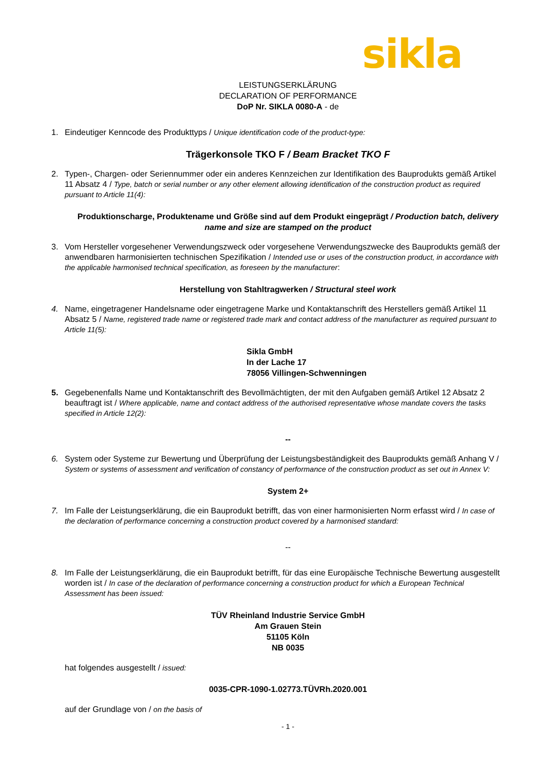sikla
LEISTUNGSERKLÄRUNG
DECLARATION OF PERFORMANCE
DoP Nr. SIKLA 0080-A - de
1. Eindeutiger Kenncode des Produkttyps / Unique identification code of the product-type:
Trägerkonsole TKO F / Beam Bracket TKO F
2. Typen-, Chargen- oder Seriennummer oder ein anderes Kennzeichen zur Identifikation des Bauprodukts gemäß Artikel 11 Absatz 4 / Type, batch or serial number or any other element allowing identification of the construction product as required pursuant to Article 11(4):
Produktionscharge, Produktename und Größe sind auf dem Produkt eingeprägt / Production batch, delivery name and size are stamped on the product
3. Vom Hersteller vorgesehener Verwendungszweck oder vorgesehene Verwendungszwecke des Bauprodukts gemäß der anwendbaren harmonisierten technischen Spezifikation / Intended use or uses of the construction product, in accordance with the applicable harmonised technical specification, as foreseen by the manufacturer:
Herstellung von Stahltragwerken / Structural steel work
4. Name, eingetragener Handelsname oder eingetragene Marke und Kontaktanschrift des Herstellers gemäß Artikel 11 Absatz 5 / Name, registered trade name or registered trade mark and contact address of the manufacturer as required pursuant to Article 11(5):
Sikla GmbH
In der Lache 17
78056 Villingen-Schwenningen
5. Gegebenenfalls Name und Kontaktanschrift des Bevollmächtigten, der mit den Aufgaben gemäß Artikel 12 Absatz 2 beauftragt ist / Where applicable, name and contact address of the authorised representative whose mandate covers the tasks specified in Article 12(2):
--
6. System oder Systeme zur Bewertung und Überprüfung der Leistungsbeständigkeit des Bauprodukts gemäß Anhang V / System or systems of assessment and verification of constancy of performance of the construction product as set out in Annex V:
System 2+
7. Im Falle der Leistungserklärung, die ein Bauprodukt betrifft, das von einer harmonisierten Norm erfasst wird / In case of the declaration of performance concerning a construction product covered by a harmonised standard:
--
8. Im Falle der Leistungserklärung, die ein Bauprodukt betrifft, für das eine Europäische Technische Bewertung ausgestellt worden ist / In case of the declaration of performance concerning a construction product for which a European Technical Assessment has been issued:
TÜV Rheinland Industrie Service GmbH
Am Grauen Stein
51105 Köln
NB 0035
hat folgendes ausgestellt / issued:
0035-CPR-1090-1.02773.TÜVRh.2020.001
auf der Grundlage von / on the basis of
- 1 -